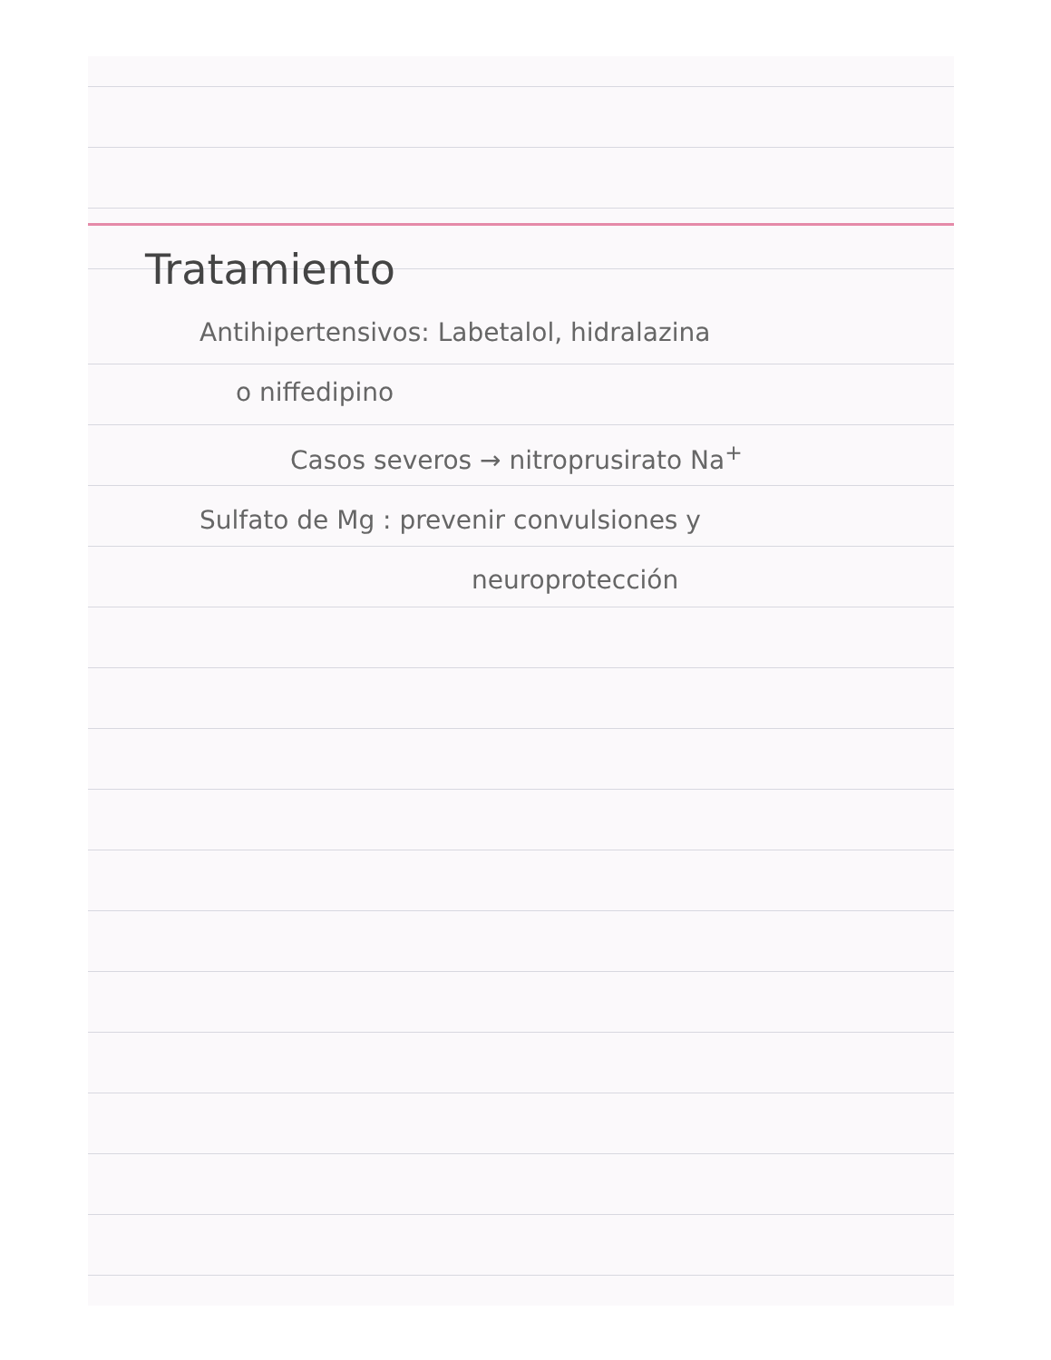Tratamiento
Antihipertensivos: Labetalol, hidralazina
o niffedipino
Casos severos → nitroprusirato Na<sup>+</sup>
Sulfato de Mg : prevenir convulsiones y
neuroprotección